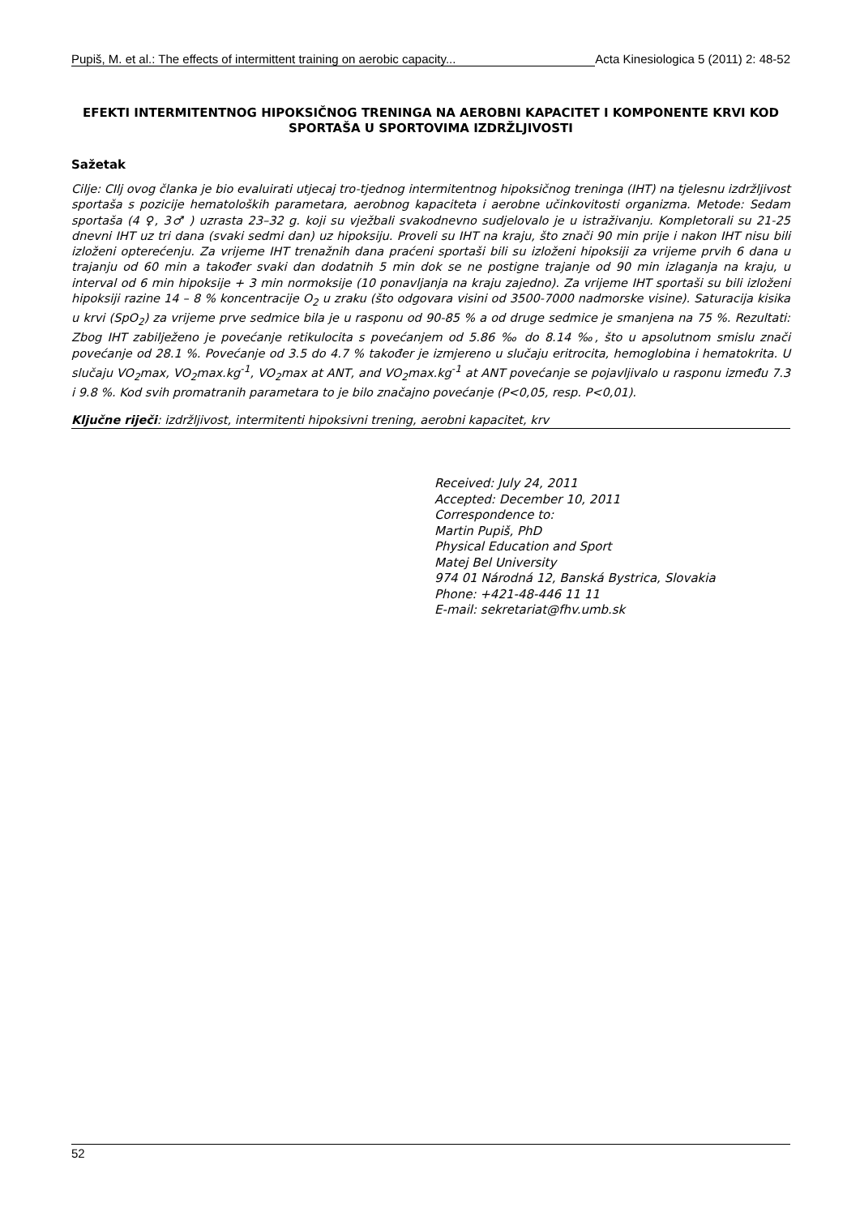Pupiš, M. et al.: The effects of intermittent training on aerobic capacity... Acta Kinesiologica 5 (2011) 2: 48-52
EFEKTI INTERMITENTNOG HIPOKSIČNOG TRENINGA NA AEROBNI KAPACITET I KOMPONENTE KRVI KOD SPORTAŠA U SPORTOVIMA IZDRŽLJIVOSTI
Sažetak
Cilje: CIlj ovog članka je bio evaluirati utjecaj tro-tjednog intermitentnog hipoksičnog treninga (IHT) na tjelesnu izdržljivost sportaša s pozicije hematoloških parametara, aerobnog kapaciteta i aerobne učinkovitosti organizma. Metode: Sedam sportaša (4 ♀, 3♂ ) uzrasta 23–32 g. koji su vježbali svakodnevno sudjelovalo je u istraživanju. Kompletorali su 21-25 dnevni IHT uz tri dana (svaki sedmi dan) uz hipoksiju. Proveli su IHT na kraju, što znači 90 min prije i nakon IHT nisu bili izloženi opterećenju. Za vrijeme IHT trenažnih dana praćeni sportaši bili su izloženi hipoksiji za vrijeme prvih 6 dana u trajanju od 60 min a također svaki dan dodatnih 5 min dok se ne postigne trajanje od 90 min izlaganja na kraju, u interval od 6 min hipoksije + 3 min normoksije (10 ponavljanja na kraju zajedno). Za vrijeme IHT sportaši su bili izloženi hipoksiji razine 14 – 8 % koncentracije O<sub>2</sub> u zraku (što odgovara visini od 3500-7000 nadmorske visine). Saturacija kisika u krvi (SpO<sub>2</sub>) za vrijeme prve sedmice bila je u rasponu od 90-85 % a od druge sedmice je smanjena na 75 %. Rezultati: Zbog IHT zabilježeno je povećanje retikulocita s povećanjem od 5.86 ‰ do 8.14 ‰, što u apsolutnom smislu znači povećanje od 28.1 %. Povećanje od 3.5 do 4.7 % također je izmjereno u slučaju eritrocita, hemoglobina i hematokrita. U slučaju VO<sub>2</sub>max, VO<sub>2</sub>max.kg<sup>-1</sup>, VO<sub>2</sub>max at ANT, and VO<sub>2</sub>max.kg<sup>-1</sup> at ANT povećanje se pojavljivalo u rasponu između 7.3 i 9.8 %. Kod svih promatranih parametara to je bilo značajno povećanje (P<0,05, resp. P<0,01).
Ključne riječi: izdržljivost, intermitenti hipoksivni trening, aerobni kapacitet, krv
Received: July 24, 2011
Accepted: December 10, 2011
Correspondence to:
Martin Pupiš, PhD
Physical Education and Sport
Matej Bel University
974 01 Národná 12, Banská Bystrica, Slovakia
Phone: +421-48-446 11 11
E-mail: sekretariat@fhv.umb.sk
52